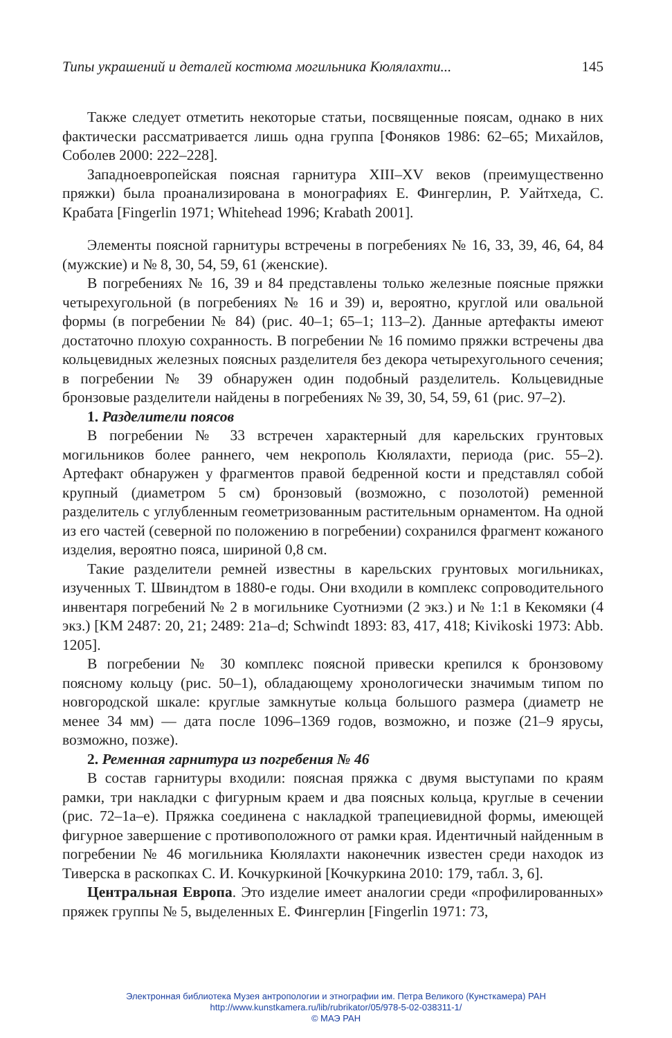Типы украшений и деталей костюма могильника Кюлялахти... 145
Также следует отметить некоторые статьи, посвященные поясам, однако в них фактически рассматривается лишь одна группа [Фоняков 1986: 62–65; Михайлов, Соболев 2000: 222–228].
Западноевропейская поясная гарнитура XIII–XV веков (преимущественно пряжки) была проанализирована в монографиях Е. Фингерлин, Р. Уайтхеда, С. Крабата [Fingerlin 1971; Whitehead 1996; Krabath 2001].
Элементы поясной гарнитуры встречены в погребениях № 16, 33, 39, 46, 64, 84 (мужские) и № 8, 30, 54, 59, 61 (женские).
В погребениях № 16, 39 и 84 представлены только железные поясные пряжки четырехугольной (в погребениях № 16 и 39) и, вероятно, круглой или овальной формы (в погребении № 84) (рис. 40–1; 65–1; 113–2). Данные артефакты имеют достаточно плохую сохранность. В погребении № 16 помимо пряжки встречены два кольцевидных железных поясных разделителя без декора четырехугольного сечения; в погребении № 39 обнаружен один подобный разделитель. Кольцевидные бронзовые разделители найдены в погребениях № 39, 30, 54, 59, 61 (рис. 97–2).
1. Разделители поясов
В погребении № 33 встречен характерный для карельских грунтовых могильников более раннего, чем некрополь Кюлялахти, периода (рис. 55–2). Артефакт обнаружен у фрагментов правой бедренной кости и представлял собой крупный (диаметром 5 см) бронзовый (возможно, с позолотой) ременной разделитель с углубленным геометризованным растительным орнаментом. На одной из его частей (северной по положению в погребении) сохранился фрагмент кожаного изделия, вероятно пояса, шириной 0,8 см.
Такие разделители ремней известны в карельских грунтовых могильниках, изученных Т. Швиндтом в 1880-е годы. Они входили в комплекс сопроводительного инвентаря погребений № 2 в могильнике Суотниэми (2 экз.) и № 1:1 в Кекомяки (4 экз.) [KM 2487: 20, 21; 2489: 21a–d; Schwindt 1893: 83, 417, 418; Kivikoski 1973: Abb. 1205].
В погребении № 30 комплекс поясной привески крепился к бронзовому поясному кольцу (рис. 50–1), обладающему хронологически значимым типом по новгородской шкале: круглые замкнутые кольца большого размера (диаметр не менее 34 мм) — дата после 1096–1369 годов, возможно, и позже (21–9 ярусы, возможно, позже).
2. Ременная гарнитура из погребения № 46
В состав гарнитуры входили: поясная пряжка с двумя выступами по краям рамки, три накладки с фигурным краем и два поясных кольца, круглые в сечении (рис. 72–1а–е). Пряжка соединена с накладкой трапециевидной формы, имеющей фигурное завершение с противоположного от рамки края. Идентичный найденным в погребении № 46 могильника Кюлялахти наконечник известен среди находок из Тиверска в раскопках С. И. Кочкуркиной [Кочкуркина 2010: 179, табл. 3, 6].
Центральная Европа. Это изделие имеет аналогии среди «профилированных» пряжек группы № 5, выделенных Е. Фингерлин [Fingerlin 1971: 73,
Электронная библиотека Музея антропологии и этнографии им. Петра Великого (Кунсткамера) РАН
http://www.kunstkamera.ru/lib/rubrikator/05/978-5-02-038311-1/
© МАЭ РАН